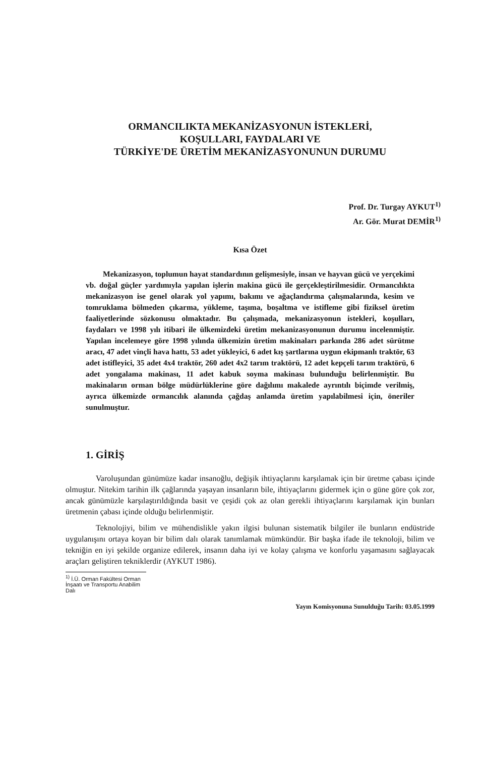ORMANCILIKTA MEKANİZASYONUN İSTEKLERİ,
KOŞULLARI, FAYDALARI VE
TÜRKİYE'DE ÜRETİM MEKANİZASYONUNUN DURUMU
Prof. Dr. Turgay AYKUT<sup>1)</sup>
Ar. Gör. Murat DEMİR<sup>1)</sup>
Kısa Özet
Mekanizasyon, toplumun hayat standardının gelişmesiyle, insan ve hayvan gücü ve yerçekimi vb. doğal güçler yardımıyla yapılan işlerin makina gücü ile gerçekleştirilmesidir. Ormancılıkta mekanizasyon ise genel olarak yol yapımı, bakımı ve ağaçlandırma çalışmalarında, kesim ve tomruklama bölmeden çıkarma, yükleme, taşıma, boşaltma ve istifleme gibi fiziksel üretim faaliyetlerinde sözkonusu olmaktadır. Bu çalışmada, mekanizasyonun istekleri, koşulları, faydaları ve 1998 yılı itibari ile ülkemizdeki üretim mekanizasyonunun durumu incelenmiştir. Yapılan incelemeye göre 1998 yılında ülkemizin üretim makinaları parkında 286 adet sürütme aracı, 47 adet vinçli hava hattı, 53 adet yükleyici, 6 adet kış şartlarına uygun ekipmanlı traktör, 63 adet istifleyici, 35 adet 4x4 traktör, 260 adet 4x2 tarım traktörü, 12 adet kepçeli tarım traktörü, 6 adet yongalama makinası, 11 adet kabuk soyma makinası bulunduğu belirlenmiştir. Bu makinaların orman bölge müdürlüklerine göre dağılımı makalede ayrıntılı biçimde verilmiş, ayrıca ülkemizde ormancılık alanında çağdaş anlamda üretim yapılabilmesi için, öneriler sunulmuştur.
1. GİRİŞ
Varoluşundan günümüze kadar insanoğlu, değişik ihtiyaçlarını karşılamak için bir üretme çabası içinde olmuştur. Nitekim tarihin ilk çağlarında yaşayan insanların bile, ihtiyaçlarını gidermek için o güne göre çok zor, ancak günümüzle karşılaştırıldığında basit ve çeşidi çok az olan gerekli ihtiyaçlarını karşılamak için bunları üretmenin çabası içinde olduğu belirlenmiştir.
Teknolojiyi, bilim ve mühendislikle yakın ilgisi bulunan sistematik bilgiler ile bunların endüstride uygulanışını ortaya koyan bir bilim dalı olarak tanımlamak mümkündür. Bir başka ifade ile teknoloji, bilim ve tekniğin en iyi şekilde organize edilerek, insanın daha iyi ve kolay çalışma ve konforlu yaşamasını sağlayacak araçları geliştiren tekniklerdir (AYKUT 1986).
<sup>1)</sup> İ.Ü. Orman Fakültesi Orman İnşaatı ve Transportu Anabilim Dalı
Yayın Komisyonuna Sunulduğu Tarih: 03.05.1999